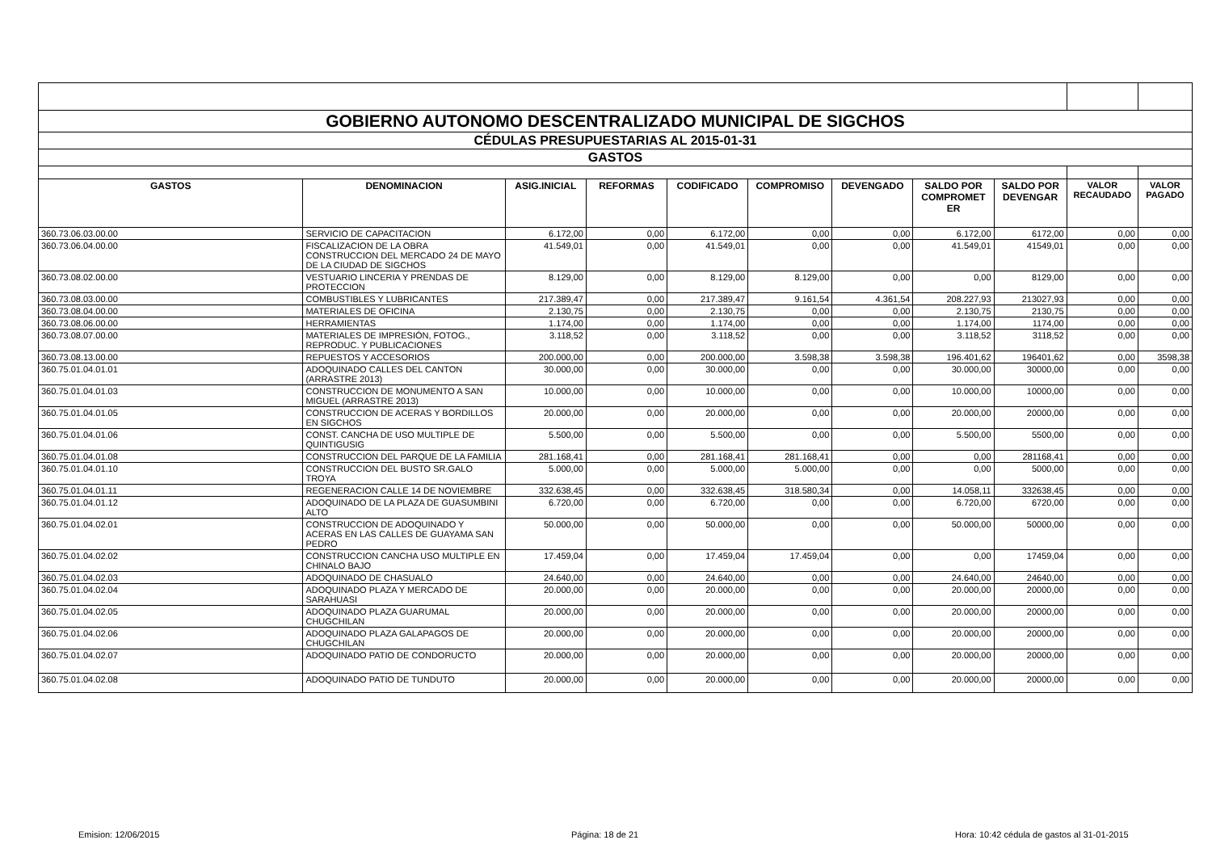| GOBIERNO AUTONOMO DESCENTRALIZADO MUNICIPAL DE SIGCHOS | | | | | | | | | | |
| CÉDULAS PRESUPUESTARIAS AL 2015-01-31 | | | | | | | | | | |
| GASTOS | | | | | | | | | | |
| GASTOS | DENOMINACION | ASIG.INICIAL | REFORMAS | CODIFICADO | COMPROMISO | DEVENGADO | SALDO POR COMPROMET ER | SALDO POR DEVENGAR | VALOR RECAUDADO | VALOR PAGADO |
| 360.73.06.03.00.00 | SERVICIO DE CAPACITACION | 6.172,00 | 0,00 | 6.172,00 | 0,00 | 0,00 | 6.172,00 | 6172,00 | 0,00 | 0,00 |
| 360.73.06.04.00.00 | FISCALIZACION DE LA OBRA CONSTRUCCION DEL MERCADO 24 DE MAYO DE LA CIUDAD DE SIGCHOS | 41.549,01 | 0,00 | 41.549,01 | 0,00 | 0,00 | 41.549,01 | 41549,01 | 0,00 | 0,00 |
| 360.73.08.02.00.00 | VESTUARIO LINCERIA Y PRENDAS DE PROTECCION | 8.129,00 | 0,00 | 8.129,00 | 8.129,00 | 0,00 | 0,00 | 8129,00 | 0,00 | 0,00 |
| 360.73.08.03.00.00 | COMBUSTIBLES Y LUBRICANTES | 217.389,47 | 0,00 | 217.389,47 | 9.161,54 | 4.361,54 | 208.227,93 | 213027,93 | 0,00 | 0,00 |
| 360.73.08.04.00.00 | MATERIALES DE OFICINA | 2.130,75 | 0,00 | 2.130,75 | 0,00 | 0,00 | 2.130,75 | 2130,75 | 0,00 | 0,00 |
| 360.73.08.06.00.00 | HERRAMIENTAS | 1.174,00 | 0,00 | 1.174,00 | 0,00 | 0,00 | 1.174,00 | 1174,00 | 0,00 | 0,00 |
| 360.73.08.07.00.00 | MATERIALES DE IMPRESIÓN, FOTOG., REPRODUC. Y PUBLICACIONES | 3.118,52 | 0,00 | 3.118,52 | 0,00 | 0,00 | 3.118,52 | 3118,52 | 0,00 | 0,00 |
| 360.73.08.13.00.00 | REPUESTOS Y ACCESORIOS | 200.000,00 | 0,00 | 200.000,00 | 3.598,38 | 3.598,38 | 196.401,62 | 196401,62 | 0,00 | 3598,38 |
| 360.75.01.04.01.01 | ADOQUINADO CALLES DEL CANTON (ARRASTRE 2013) | 30.000,00 | 0,00 | 30.000,00 | 0,00 | 0,00 | 30.000,00 | 30000,00 | 0,00 | 0,00 |
| 360.75.01.04.01.03 | CONSTRUCCION DE MONUMENTO A SAN MIGUEL (ARRASTRE 2013) | 10.000,00 | 0,00 | 10.000,00 | 0,00 | 0,00 | 10.000,00 | 10000,00 | 0,00 | 0,00 |
| 360.75.01.04.01.05 | CONSTRUCCION DE ACERAS Y BORDILLOS EN SIGCHOS | 20.000,00 | 0,00 | 20.000,00 | 0,00 | 0,00 | 20.000,00 | 20000,00 | 0,00 | 0,00 |
| 360.75.01.04.01.06 | CONST. CANCHA DE USO MULTIPLE DE QUINTIGUSIG | 5.500,00 | 0,00 | 5.500,00 | 0,00 | 0,00 | 5.500,00 | 5500,00 | 0,00 | 0,00 |
| 360.75.01.04.01.08 | CONSTRUCCION DEL PARQUE DE LA FAMILIA | 281.168,41 | 0,00 | 281.168,41 | 281.168,41 | 0,00 | 0,00 | 281168,41 | 0,00 | 0,00 |
| 360.75.01.04.01.10 | CONSTRUCCION DEL BUSTO SR.GALO TROYA | 5.000,00 | 0,00 | 5.000,00 | 5.000,00 | 0,00 | 0,00 | 5000,00 | 0,00 | 0,00 |
| 360.75.01.04.01.11 | REGENERACION CALLE 14 DE NOVIEMBRE | 332.638,45 | 0,00 | 332.638,45 | 318.580,34 | 0,00 | 14.058,11 | 332638,45 | 0,00 | 0,00 |
| 360.75.01.04.01.12 | ADOQUINADO DE LA PLAZA DE GUASUMBINI ALTO | 6.720,00 | 0,00 | 6.720,00 | 0,00 | 0,00 | 6.720,00 | 6720,00 | 0,00 | 0,00 |
| 360.75.01.04.02.01 | CONSTRUCCION DE ADOQUINADO Y ACERAS EN LAS CALLES DE GUAYAMA SAN PEDRO | 50.000,00 | 0,00 | 50.000,00 | 0,00 | 0,00 | 50.000,00 | 50000,00 | 0,00 | 0,00 |
| 360.75.01.04.02.02 | CONSTRUCCION CANCHA USO MULTIPLE EN CHINALO BAJO | 17.459,04 | 0,00 | 17.459,04 | 17.459,04 | 0,00 | 0,00 | 17459,04 | 0,00 | 0,00 |
| 360.75.01.04.02.03 | ADOQUINADO DE CHASUALO | 24.640,00 | 0,00 | 24.640,00 | 0,00 | 0,00 | 24.640,00 | 24640,00 | 0,00 | 0,00 |
| 360.75.01.04.02.04 | ADOQUINADO PLAZA Y MERCADO DE SARAHUASI | 20.000,00 | 0,00 | 20.000,00 | 0,00 | 0,00 | 20.000,00 | 20000,00 | 0,00 | 0,00 |
| 360.75.01.04.02.05 | ADOQUINADO PLAZA GUARUMAL CHUGCHILAN | 20.000,00 | 0,00 | 20.000,00 | 0,00 | 0,00 | 20.000,00 | 20000,00 | 0,00 | 0,00 |
| 360.75.01.04.02.06 | ADOQUINADO PLAZA GALAPAGOS DE CHUGCHILAN | 20.000,00 | 0,00 | 20.000,00 | 0,00 | 0,00 | 20.000,00 | 20000,00 | 0,00 | 0,00 |
| 360.75.01.04.02.07 | ADOQUINADO PATIO DE CONDORUCTO | 20.000,00 | 0,00 | 20.000,00 | 0,00 | 0,00 | 20.000,00 | 20000,00 | 0,00 | 0,00 |
| 360.75.01.04.02.08 | ADOQUINADO PATIO DE TUNDUTO | 20.000,00 | 0,00 | 20.000,00 | 0,00 | 0,00 | 20.000,00 | 20000,00 | 0,00 | 0,00 |
Emision: 12/06/2015 Página: 18 de 21 Hora: 10:42 cédula de gastos al 31-01-2015